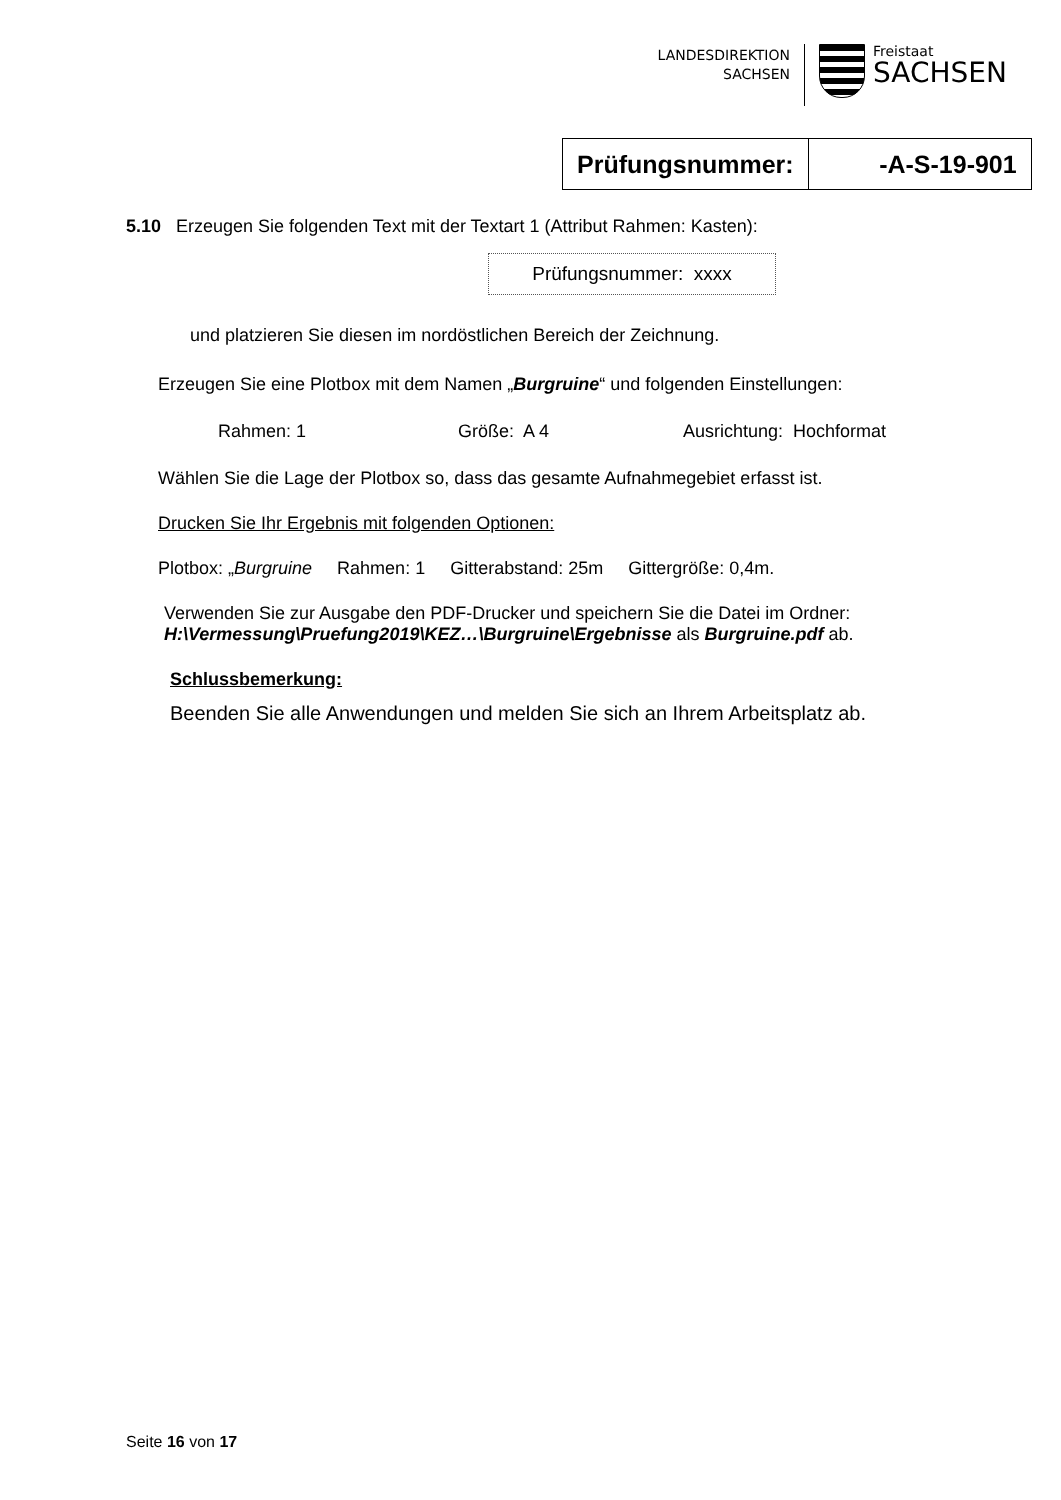LANDESDIREKTION
SACHSEN
Freistaat
SACHSEN
| Prüfungsnummer: | -A-S-19-901 |
5.10 Erzeugen Sie folgenden Text mit der Textart 1 (Attribut Rahmen: Kasten):
Prüfungsnummer: xxxx
und platzieren Sie diesen im nordöstlichen Bereich der Zeichnung.
Erzeugen Sie eine Plotbox mit dem Namen „Burgruine“ und folgenden Einstellungen:
Rahmen: 1 Größe: A 4 Ausrichtung: Hochformat
Wählen Sie die Lage der Plotbox so, dass das gesamte Aufnahmegebiet erfasst ist.
Drucken Sie Ihr Ergebnis mit folgenden Optionen:
Plotbox: „Burgruine Rahmen: 1 Gitterabstand: 25m Gittergröße: 0,4m.
Verwenden Sie zur Ausgabe den PDF-Drucker und speichern Sie die Datei im Ordner:
H:\Vermessung\Pruefung2019\KEZ…\Burgruine\Ergebnisse als Burgruine.pdf ab.
Schlussbemerkung:
Beenden Sie alle Anwendungen und melden Sie sich an Ihrem Arbeitsplatz ab.
Seite 16 von 17